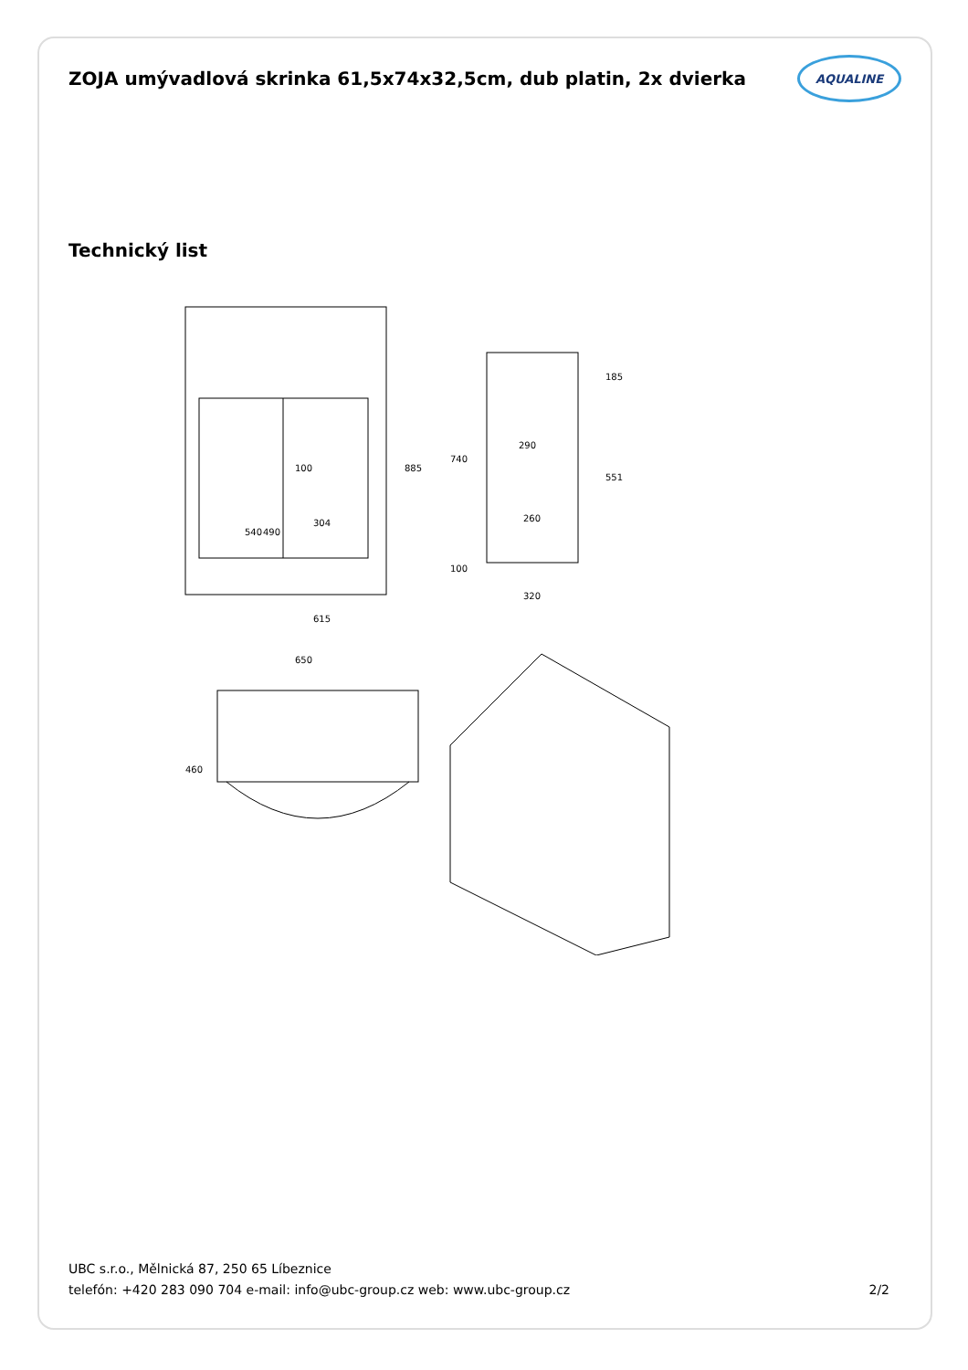ZOJA umývadlová skrinka 61,5x74x32,5cm, dub platin, 2x dvierka
AQUALINE
Technický list
615
304
100
490
540
885
740
290
185
551
260
100
320
650
460
UBC s.r.o., Mělnická 87, 250 65 Líbeznice
telefón: +420 283 090 704 e-mail: info@ubc-group.cz web: www.ubc-group.cz 2/2